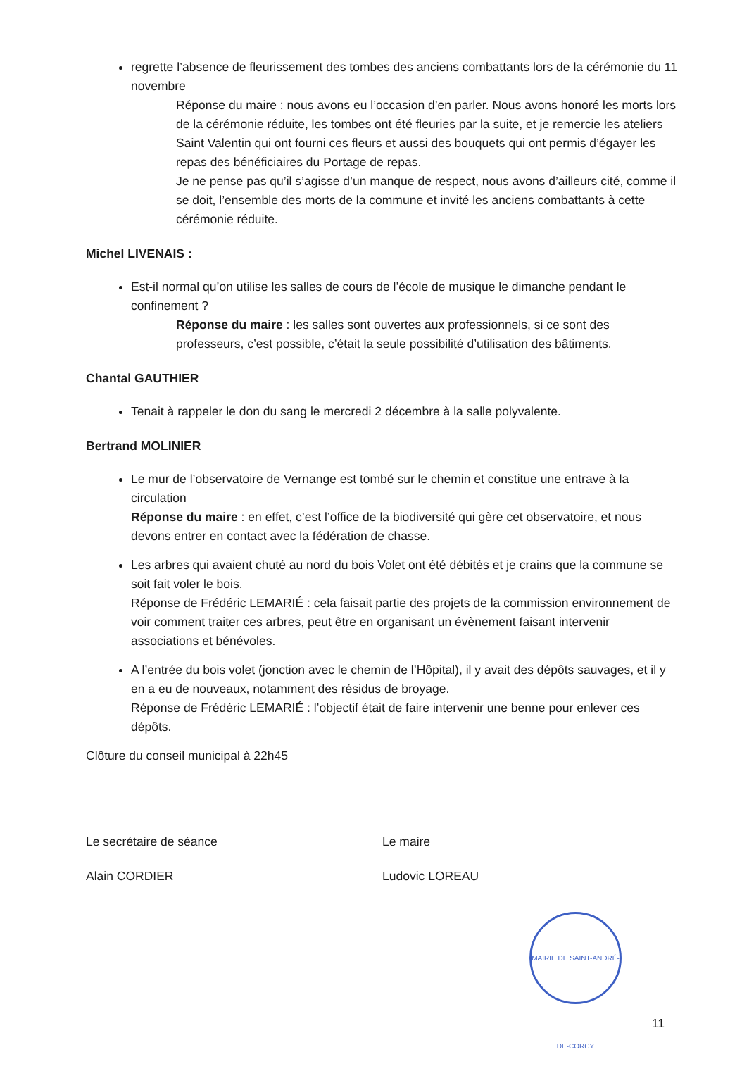regrette l’absence de fleurissement des tombes des anciens combattants lors de la cérémonie du 11 novembre
Réponse du maire : nous avons eu l’occasion d’en parler. Nous avons honoré les morts lors de la cérémonie réduite, les tombes ont été fleuries par la suite, et je remercie les ateliers Saint Valentin qui ont fourni ces fleurs et aussi des bouquets qui ont permis d’égayer les repas des bénéficiaires du Portage de repas.
Je ne pense pas qu’il s’agisse d’un manque de respect, nous avons d’ailleurs cité, comme il se doit, l’ensemble des morts de la commune et invité les anciens combattants à cette cérémonie réduite.
Michel LIVENAIS :
Est-il normal qu’on utilise les salles de cours de l’école de musique le dimanche pendant le confinement ?
Réponse du maire : les salles sont ouvertes aux professionnels, si ce sont des professeurs, c’est possible, c’était la seule possibilité d’utilisation des bâtiments.
Chantal GAUTHIER
Tenait à rappeler le don du sang le mercredi 2 décembre à la salle polyvalente.
Bertrand MOLINIER
Le mur de l’observatoire de Vernange est tombé sur le chemin et constitue une entrave à la circulation
Réponse du maire : en effet, c’est l’office de la biodiversité qui gère cet observatoire, et nous devons entrer en contact avec la fédération de chasse.
Les arbres qui avaient chuté au nord du bois Volet ont été débités et je crains que la commune se soit fait voler le bois.
Réponse de Frédéric LEMARIÉ : cela faisait partie des projets de la commission environnement de voir comment traiter ces arbres, peut être en organisant un évènement faisant intervenir associations et bénévoles.
A l’entrée du bois volet (jonction avec le chemin de l’Hôpital), il y avait des dépôts sauvages, et il y en a eu de nouveaux, notamment des résidus de broyage.
Réponse de Frédéric LEMARIÉ : l’objectif était de faire intervenir une benne pour enlever ces dépôts.
Clôture du conseil municipal à 22h45
Le secrétaire de séance
Alain CORDIER
Le maire
Ludovic LOREAU
MAIRIE DE SAINT-ANDRÉ-DE-CORCY
11